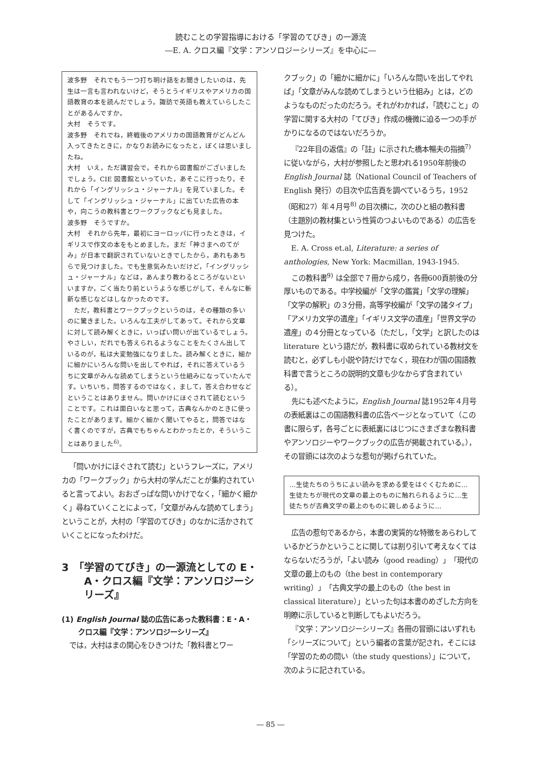読むことの学習指導における「学習のてびき」の一源流
―E. A. クロス編『文学：アンソロジーシリーズ』を中心に―
波多野　それでもう一つ打ち明け話をお聞きしたいのは，先生は一言も言われないけど，そうとうイギリスやアメリカの国語教育の本を読んだでしょう。諏訪で英語も教えていらしたことがあるんですか。
大村　そうです。
波多野　それでね，終戦後のアメリカの国語教育がどんどん入ってきたときに，かなりお読みになったと，ぼくは思いましたね。
大村　いえ，ただ講習会で。それから図書館がございましたでしょう。CIE 図書館といっていた，あそこに行ったり，それから「イングリッシュ・ジャーナル」を見ていました。そして「イングリッシュ・ジャーナル」に出ていた広告の本や，向こうの教科書とワークブックなども見ました。
波多野　そうですか。
大村　それから先年，最初にヨーロッパに行ったときは，イギリスで作文の本をもとめました。まだ「神さまへのてがみ」が日本で翻訳されていないときでしたから，あれもあちらで見つけました。でも生意気みたいだけど，「イングリッシュ・ジャーナル」などは，あんまり教わるところがないといいますか，ごく当たり前というような感じがして，そんなに斬新な感じなどはしなかったのです。
　ただ，教科書とワークブックというのは，その種類の多いのに驚きました。いろんな工夫がしてあって。それから文章に対して読み解くときに，いっぱい問いが出ているでしょう。やさしい，だれでも答えられるようなことをたくさん出しているのが，私は大変勉強になりました。読み解くときに，細かに細かにいろんな問いを出してやれば，それに答えているうちに文章がみんな読めてしまうという仕組みになっていたんです。いちいち，問答するのではなく，まして，答え合わせなどということはありません。問いかけにほぐされて読むということです。これは面白いなと思って，古典なんかのときに使ったことがあります。細かく細かく聞いてやると，問答ではなく書くのですが，古典でもちゃんとわかったとか，そういうことはありました<sup>6)</sup>。
「問いかけにほぐされて読む」というフレーズに，アメリカの「ワークブック」から大村の学んだことが集約されていると言ってよい。おおざっぱな問いかけでなく，「細かく細かく」尋ねていくことによって，「文章がみんな読めてしまう」ということが，大村の「学習のてびき」のなかに活かされていくことになったわけだ。
3　「学習のてびき」の一源流としての E・A・クロス編『文学：アンソロジーシリーズ』
(1) English Journal 誌の広告にあった教科書：E・A・クロス編『文学：アンソロジーシリーズ』
では，大村はまの関心をひきつけた「教科書とワー
クブック」の「細かに細かに」「いろんな問いを出してやれば」「文章がみんな読めてしまうという仕組み」とは，どのようなものだったのだろう。それがわかれば，「読むこと」の学習に関する大村の「てびき」作成の機微に迫る一つの手がかりになるのではないだろうか。
『22年目の返信』の「註」に示された橋本暢夫の指摘<sup>7)</sup> に従いながら，大村が参照したと思われる1950年前後の English Journal 誌（National Council of Teachers of English 発行）の目次や広告頁を調べているうち，1952（昭和27）年４月号<sup>8)</sup> の目次横に，次のひと組の教科書（主題別の教材集という性質のつよいものである）の広告を見つけた。
E. A. Cross et.al, Literature: a series of anthologies, New York: Macmillan, 1943-1945.
この教科書<sup>9)</sup> は全部で７冊から成り，各冊600頁前後の分厚いものである。中学校編が「文学の鑑賞」「文学の理解」「文学の解釈」の３分冊，高等学校編が「文学の諸タイプ」「アメリカ文学の遺産」「イギリス文学の遺産」「世界文学の遺産」の４分冊となっている（ただし，「文学」と訳したのは literature という語だが，教科書に収められている教材文を読むと，必ずしも小説や詩だけでなく，現在わが国の国語教科書で言うところの説明的文章も少なからず含まれている）。
先にも述べたように，English Journal 誌1952年４月号の表紙裏はこの国語教科書の広告ページとなっていて（この書に限らず，各号ごとに表紙裏にはじつにさまざまな教科書やアンソロジーやワークブックの広告が掲載されている。），その冒頭には次のような惹句が掲げられていた。
…生徒たちのうちによい読みを求める愛をはぐくむために…生徒たちが現代の文章の最上のものに触れられるように…生徒たちが古典文学の最上のものに親しめるように…
広告の惹句であるから，本書の実質的な特徴をあらわしているかどうかということに関しては割り引いて考えなくてはならないだろうが，「よい読み（good reading）」「現代の文章の最上のもの（the best in contemporary writing）」「古典文学の最上のもの（the best in classical literature）」といった句は本書のめざした方向を明瞭に示していると判断してもよいだろう。
『文学：アンソロジーシリーズ』各冊の冒頭にはいずれも「シリーズについて」という編者の言葉が記され，そこには「学習のための問い（the study questions）」について，次のように記されている。
― 85 ―